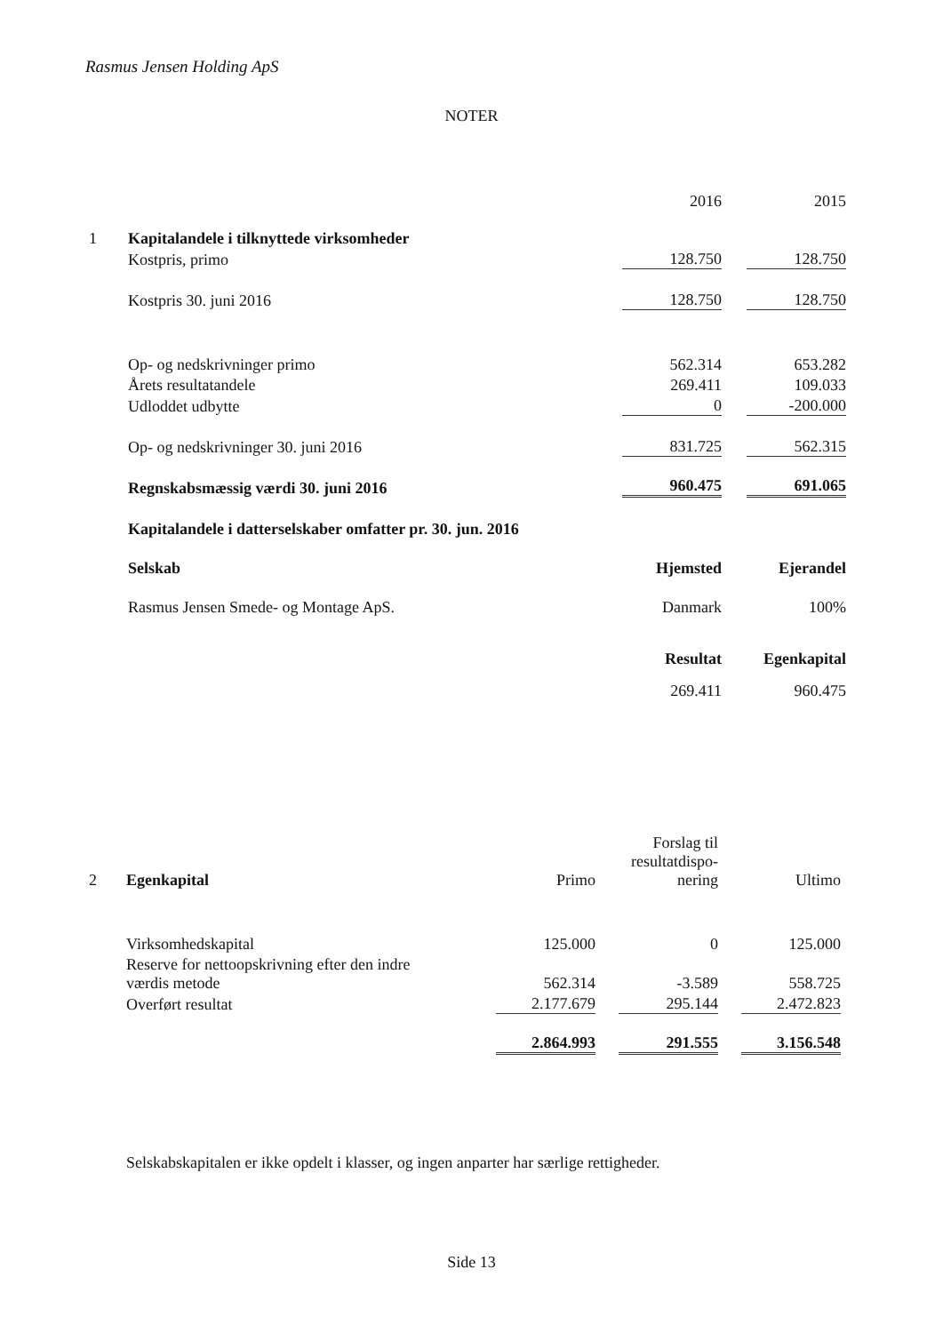Rasmus Jensen Holding ApS
NOTER
| | | 2016 | 2015 |
| 1 | Kapitalandele i tilknyttede virksomheder | | |
| | Kostpris, primo | 128.750 | 128.750 |
| | Kostpris 30. juni 2016 | 128.750 | 128.750 |
| | Op- og nedskrivninger primo | 562.314 | 653.282 |
| | Årets resultatandele | 269.411 | 109.033 |
| | Udloddet udbytte | 0 | -200.000 |
| | Op- og nedskrivninger 30. juni 2016 | 831.725 | 562.315 |
| | Regnskabsmæssig værdi 30. juni 2016 | 960.475 | 691.065 |
| | Kapitalandele i datterselskaber omfatter pr. 30. jun. 2016 | | |
| | Selskab | Hjemsted | Ejerandel |
| | Rasmus Jensen Smede- og Montage ApS. | Danmark | 100% |
| | | Resultat | Egenkapital |
| | | 269.411 | 960.475 |
| 2 | Egenkapital | Primo | Forslag til resultatdispo- nering | Ultimo |
| | Virksomhedskapital | 125.000 | 0 | 125.000 |
| | Reserve for nettoopskrivning efter den indre værdis metode | 562.314 | -3.589 | 558.725 |
| | Overført resultat | 2.177.679 | 295.144 | 2.472.823 |
| | | 2.864.993 | 291.555 | 3.156.548 |
Selskabskapitalen er ikke opdelt i klasser, og ingen anparter har særlige rettigheder.
Side 13